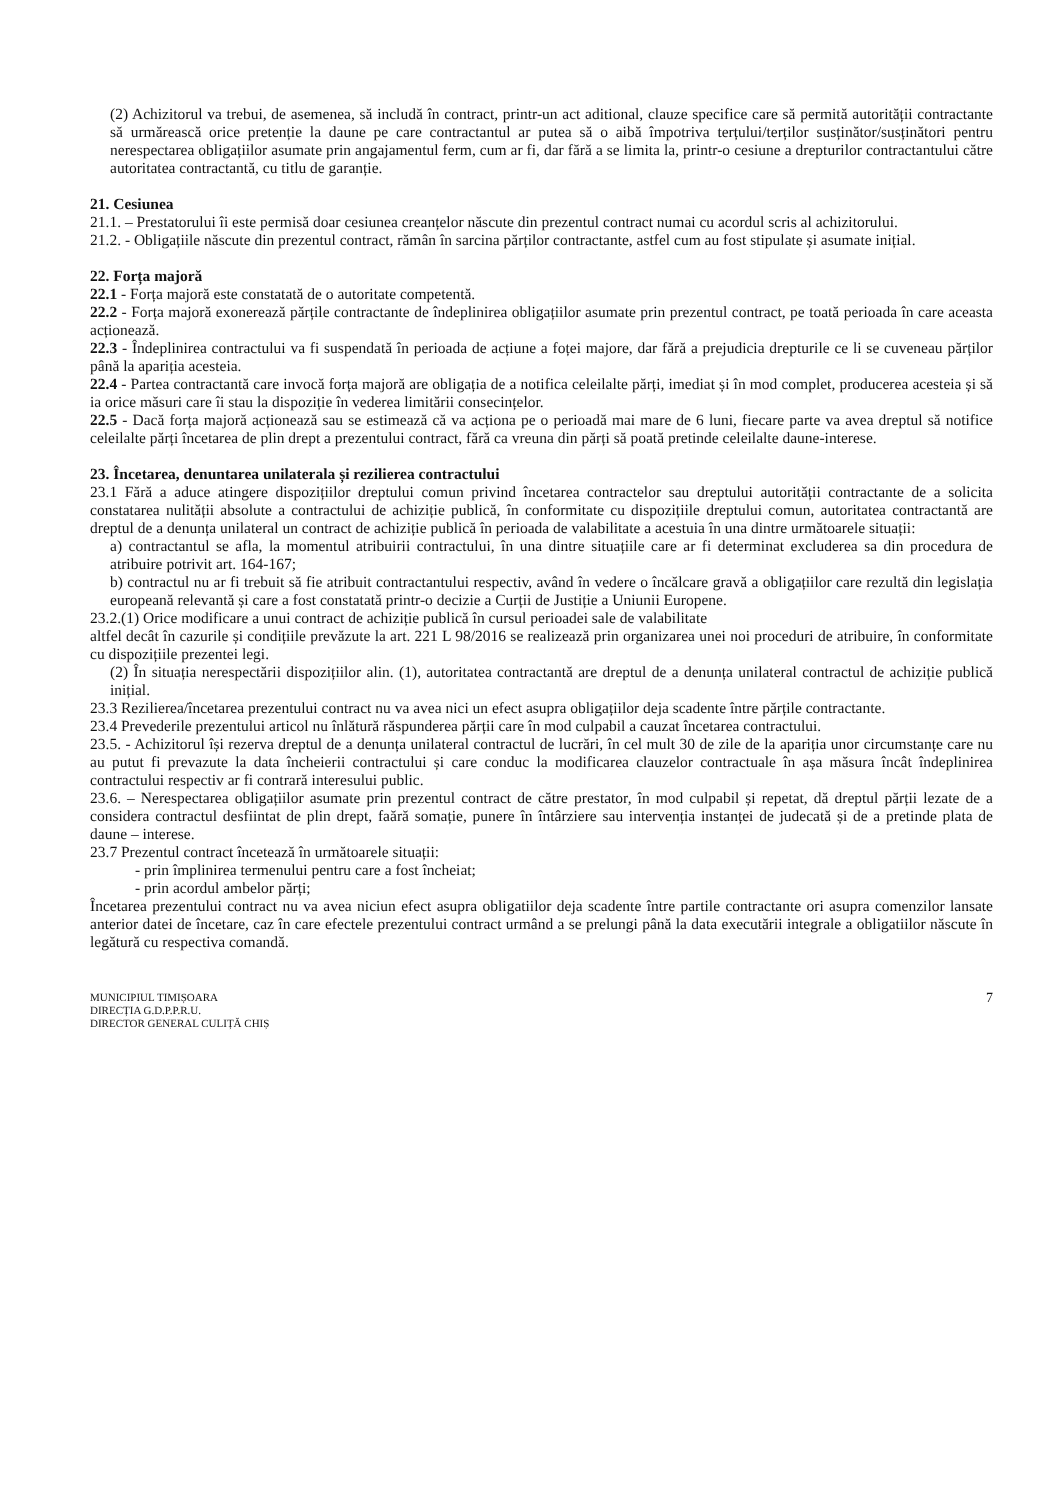(2) Achizitorul va trebui, de asemenea, să includă în contract, printr-un act aditional, clauze specifice care să permită autorității contractante să urmărească orice pretenție la daune pe care contractantul ar putea să o aibă împotriva terțului/terților susținător/susținători pentru nerespectarea obligațiilor asumate prin angajamentul ferm, cum ar fi, dar fără a se limita la, printr-o cesiune a drepturilor contractantului către autoritatea contractantă, cu titlu de garanție.
21. Cesiunea
21.1. – Prestatorului îi este permisă doar cesiunea creanțelor născute din prezentul contract numai cu acordul scris al achizitorului.
21.2. - Obligațiile născute din prezentul contract, rămân în sarcina părților contractante, astfel cum au fost stipulate și asumate inițial.
22. Forța majoră
22.1 - Forța majoră este constatată de o autoritate competentă.
22.2 - Forța majoră exonerează părțile contractante de îndeplinirea obligațiilor asumate prin prezentul contract, pe toată perioada în care aceasta acționează.
22.3 - Îndeplinirea contractului va fi suspendată în perioada de acțiune a foței majore, dar fără a prejudicia drepturile ce li se cuveneau părților până la apariția acesteia.
22.4 - Partea contractantă care invocă forța majoră are obligația de a notifica celeilalte părți, imediat și în mod complet, producerea acesteia și să ia orice măsuri care îi stau la dispoziție în vederea limitării consecințelor.
22.5 - Dacă forța majoră acționează sau se estimează că va acționa pe o perioadă mai mare de 6 luni, fiecare parte va avea dreptul să notifice celeilalte părți încetarea de plin drept a prezentului contract, fără ca vreuna din părți să poată pretinde celeilalte daune-interese.
23. Încetarea, denuntarea unilaterala și rezilierea contractului
23.1 Fără a aduce atingere dispozițiilor dreptului comun privind încetarea contractelor sau dreptului autorității contractante de a solicita constatarea nulității absolute a contractului de achiziție publică, în conformitate cu dispozițiile dreptului comun, autoritatea contractantă are dreptul de a denunța unilateral un contract de achiziție publică în perioada de valabilitate a acestuia în una dintre următoarele situații:
a) contractantul se afla, la momentul atribuirii contractului, în una dintre situațiile care ar fi determinat excluderea sa din procedura de atribuire potrivit art. 164-167;
b) contractul nu ar fi trebuit să fie atribuit contractantului respectiv, având în vedere o încălcare gravă a obligațiilor care rezultă din legislația europeană relevantă și care a fost constatată printr-o decizie a Curții de Justiție a Uniunii Europene.
23.2.(1) Orice modificare a unui contract de achiziție publică în cursul perioadei sale de valabilitate
altfel decât în cazurile și condițiile prevăzute la art. 221 L 98/2016 se realizează prin organizarea unei noi proceduri de atribuire, în conformitate cu dispozițiile prezentei legi.
(2) În situația nerespectării dispozițiilor alin. (1), autoritatea contractantă are dreptul de a denunța unilateral contractul de achiziție publică inițial.
23.3 Rezilierea/încetarea prezentului contract nu va avea nici un efect asupra obligațiilor deja scadente între părțile contractante.
23.4 Prevederile prezentului articol nu înlătură răspunderea părții care în mod culpabil a cauzat încetarea contractului.
23.5. - Achizitorul își rezerva dreptul de a denunța unilateral contractul de lucrări, în cel mult 30 de zile de la apariția unor circumstanțe care nu au putut fi prevazute la data încheierii contractului și care conduc la modificarea clauzelor contractuale în așa măsura încât îndeplinirea contractului respectiv ar fi contrară interesului public.
23.6. – Nerespectarea obligațiilor asumate prin prezentul contract de către prestator, în mod culpabil și repetat, dă dreptul părții lezate de a considera contractul desfiintat de plin drept, faără somație, punere în întârziere sau intervenția instanței de judecată și de a pretinde plata de daune – interese.
23.7 Prezentul contract încetează în următoarele situații:
- prin împlinirea termenului pentru care a fost încheiat;
- prin acordul ambelor părți;
Încetarea prezentului contract nu va avea niciun efect asupra obligatiilor deja scadente între partile contractante ori asupra comenzilor lansate anterior datei de încetare, caz în care efectele prezentului contract urmând a se prelungi până la data executării integrale a obligatiilor născute în legătură cu respectiva comandă.
MUNICIPIUL TIMIȘOARA
DIRECȚIA G.D.P.P.R.U.
DIRECTOR GENERAL CULIȚĂ CHIȘ
7